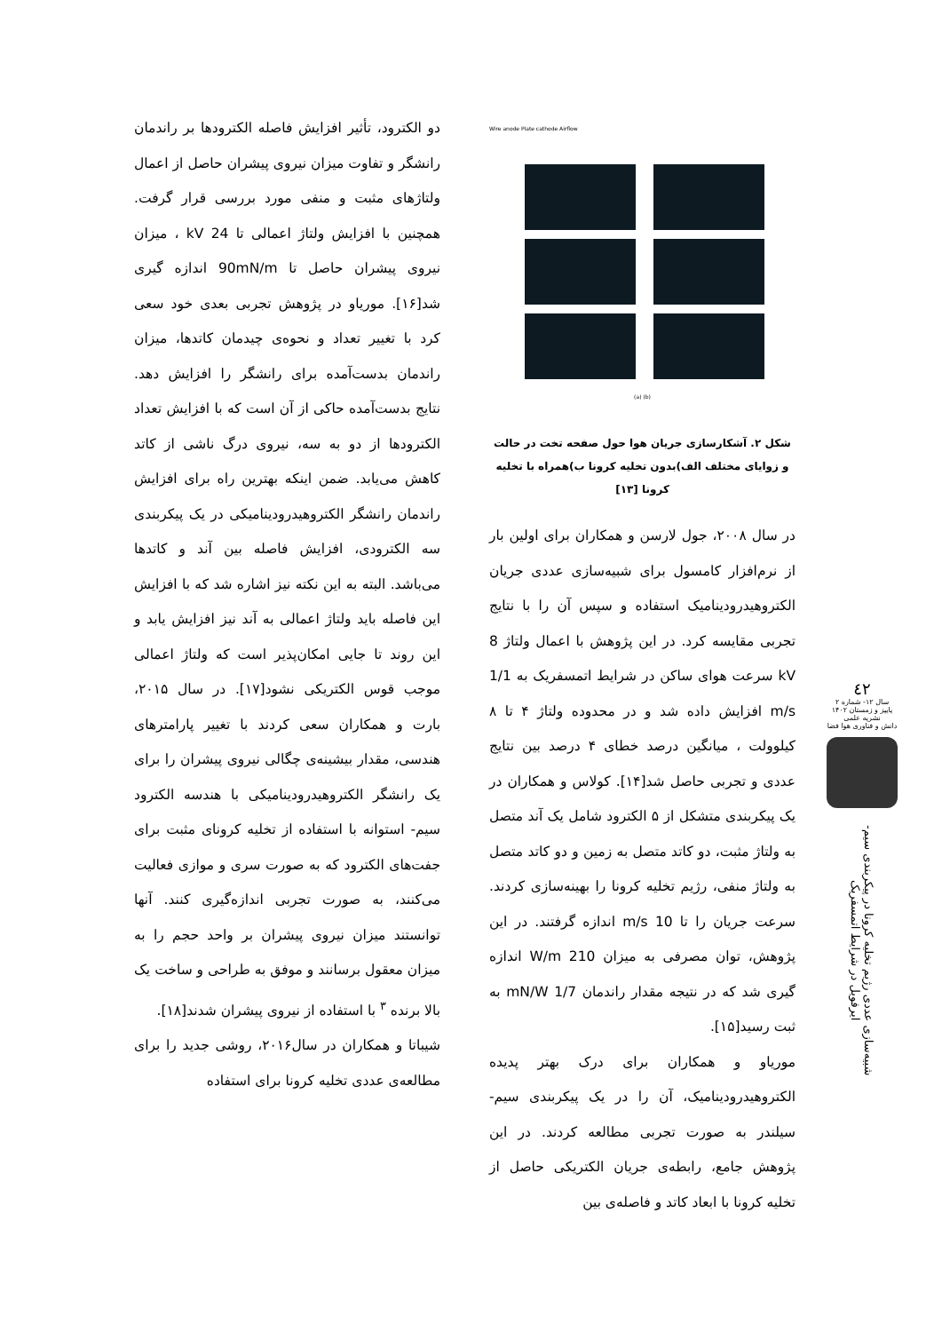٤٢
سال ۱۲- شماره ۲
پاییز و زمستان ۱۴۰۲
نشریه علمی
دانش و فناوری هوا فضا
شبیه‌سازی عددی رژیم تخلیه کرونا در پیکربندی سیم-ایرفویل در شرایط اتمسفریک
Wire anode Plate cathode Airflow
(a) (b)
شکل ۲. آشکارسازی جریان هوا حول صفحه تخت در حالت و زوایای مختلف الف)بدون تخلیه کرونا ب)همراه با تخلیه کرونا [۱۳]
در سال ۲۰۰۸، جول لارسن و همکاران برای اولین بار از نرم‌افزار کامسول برای شبیه‌سازی عددی جریان الکتروهیدرودینامیک استفاده و سپس آن را با نتایج تجربی مقایسه کرد. در این پژوهش با اعمال ولتاژ 8 kV سرعت هوای ساکن در شرایط اتمسفریک به 1/1 m/s افزایش داده شد و در محدوده ولتاژ ۴ تا ۸ کیلوولت ، میانگین درصد خطای ۴ درصد بین نتایج عددی و تجربی حاصل شد[۱۴]. کولاس و همکاران در یک پیکربندی متشکل از ۵ الکترود شامل یک آند متصل به ولتاژ مثبت، دو کاتد متصل به زمین و دو کاتد متصل به ولتاژ منفی، رژیم تخلیه کرونا را بهینه‌سازی کردند. سرعت جریان را تا 10 m/s اندازه گرفتند. در این پژوهش، توان مصرفی به میزان 210 W/m اندازه گیری شد که در نتیجه مقدار راندمان 1/7 mN/W به ثبت رسید[۱۵].
موریاو و همکاران برای درک بهتر پدیده الکتروهیدرودینامیک، آن را در یک پیکربندی سیم- سیلندر به صورت تجربی مطالعه کردند. در این پژوهش جامع، رابطه‌ی جریان الکتریکی حاصل از تخلیه کرونا با ابعاد کاتد و فاصله‌ی بین
دو الکترود، تأثیر افزایش فاصله الکترودها بر راندمان رانشگر و تفاوت میزان نیروی پیشران حاصل از اعمال ولتاژهای مثبت و منفی مورد بررسی قرار گرفت. همچنین با افزایش ولتاژ اعمالی تا 24 kV ، میزان نیروی پیشران حاصل تا 90mN/m اندازه گیری شد[۱۶]. موریاو در پژوهش تجربی بعدی خود سعی کرد با تغییر تعداد و نحوه‌ی چیدمان کاتدها، میزان راندمان بدست‌آمده برای رانشگر را افزایش دهد. نتایج بدست‌آمده حاکی از آن است که با افزایش تعداد الکترودها از دو به سه، نیروی درگ ناشی از کاتد کاهش می‌یابد. ضمن اینکه بهترین راه برای افزایش راندمان رانشگر الکتروهیدرودینامیکی در یک پیکربندی سه الکترودی، افزایش فاصله بین آند و کاتدها می‌باشد. البته به این نکته نیز اشاره شد که با افزایش این فاصله باید ولتاژ اعمالی به آند نیز افزایش یابد و این روند تا جایی امکان‌پذیر است که ولتاژ اعمالی موجب قوس الکتریکی نشود[۱۷]. در سال ۲۰۱۵، بارت و همکاران سعی کردند با تغییر پارامترهای هندسی، مقدار بیشینه‌ی چگالی نیروی پیشران را برای یک رانشگر الکتروهیدرودینامیکی با هندسه الکترود سیم- استوانه با استفاده از تخلیه کرونای مثبت برای جفت‌های الکترود که به صورت سری و موازی فعالیت می‌کنند، به صورت تجربی اندازه‌گیری کنند. آنها توانستند میزان نیروی پیشران بر واحد حجم را به میزان معقول برسانند و موفق به طراحی و ساخت یک بالا برنده <sup>۳</sup> با استفاده از نیروی پیشران شدند[۱۸].
شیباتا و همکاران در سال۲۰۱۶، روشی جدید را برای مطالعه‌ی عددی تخلیه کرونا برای استفاده